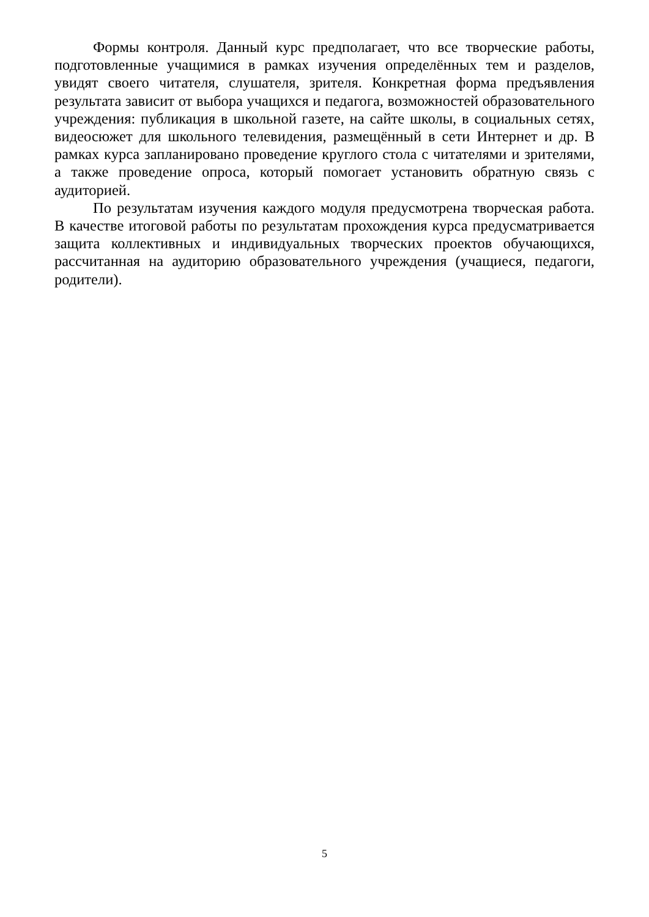Формы контроля. Данный курс предполагает, что все творческие работы, подготовленные учащимися в рамках изучения определённых тем и разделов, увидят своего читателя, слушателя, зрителя. Конкретная форма предъявления результата зависит от выбора учащихся и педагога, возможностей образовательного учреждения: публикация в школьной газете, на сайте школы, в социальных сетях, видеосюжет для школьного телевидения, размещённый в сети Интернет и др. В рамках курса запланировано проведение круглого стола с читателями и зрителями, а также проведение опроса, который помогает установить обратную связь с аудиторией.
По результатам изучения каждого модуля предусмотрена творческая работа. В качестве итоговой работы по результатам прохождения курса предусматривается защита коллективных и индивидуальных творческих проектов обучающихся, рассчитанная на аудиторию образовательного учреждения (учащиеся, педагоги, родители).
5